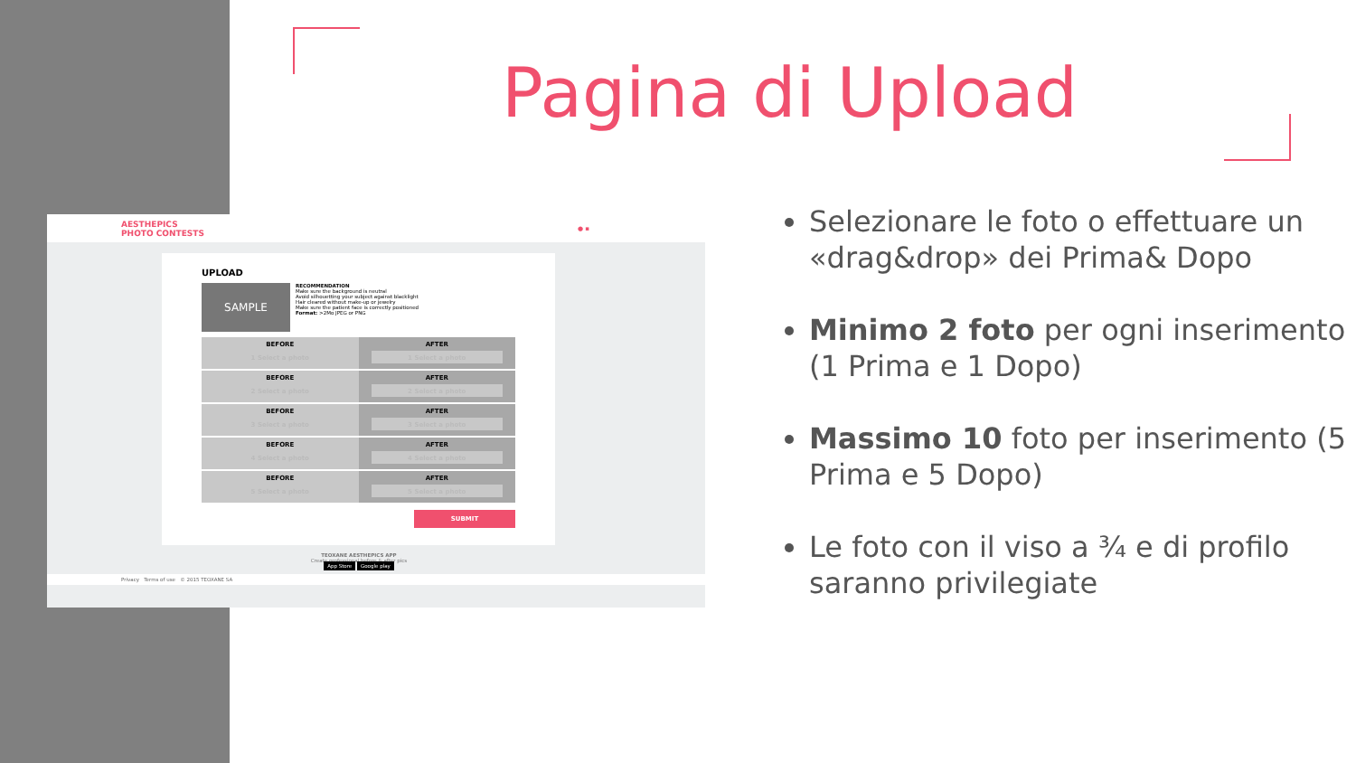Pagina di Upload
AESTHEPICS
PHOTO CONTESTS ● ▪
UPLOAD
SAMPLE
RECOMMENDATION
Make sure the background is neutral
Avoid silhouetting your subject against blacklight
Hair cleared without make-up or jewelry
Make sure the patient face is correctly positioned
Format: >2Mo JPEG or PNG
BEFORE
1 Select a photo
AFTER
1 Select a photo
BEFORE
2 Select a photo
AFTER
2 Select a photo
BEFORE
3 Select a photo
AFTER
3 Select a photo
BEFORE
4 Select a photo
AFTER
4 Select a photo
BEFORE
5 Select a photo
AFTER
5 Select a photo
SUBMIT
TEOXANE AESTHEPICS APP
Create professional before & after pics
App Store Google play
Privacy Terms of use © 2015 TEOXANE SA
Selezionare le foto o effettuare un «drag&drop» dei Prima& Dopo
Minimo 2 foto per ogni inserimento (1 Prima e 1 Dopo)
Massimo 10 foto per inserimento (5 Prima e 5 Dopo)
Le foto con il viso a ¾ e di profilo saranno privilegiate